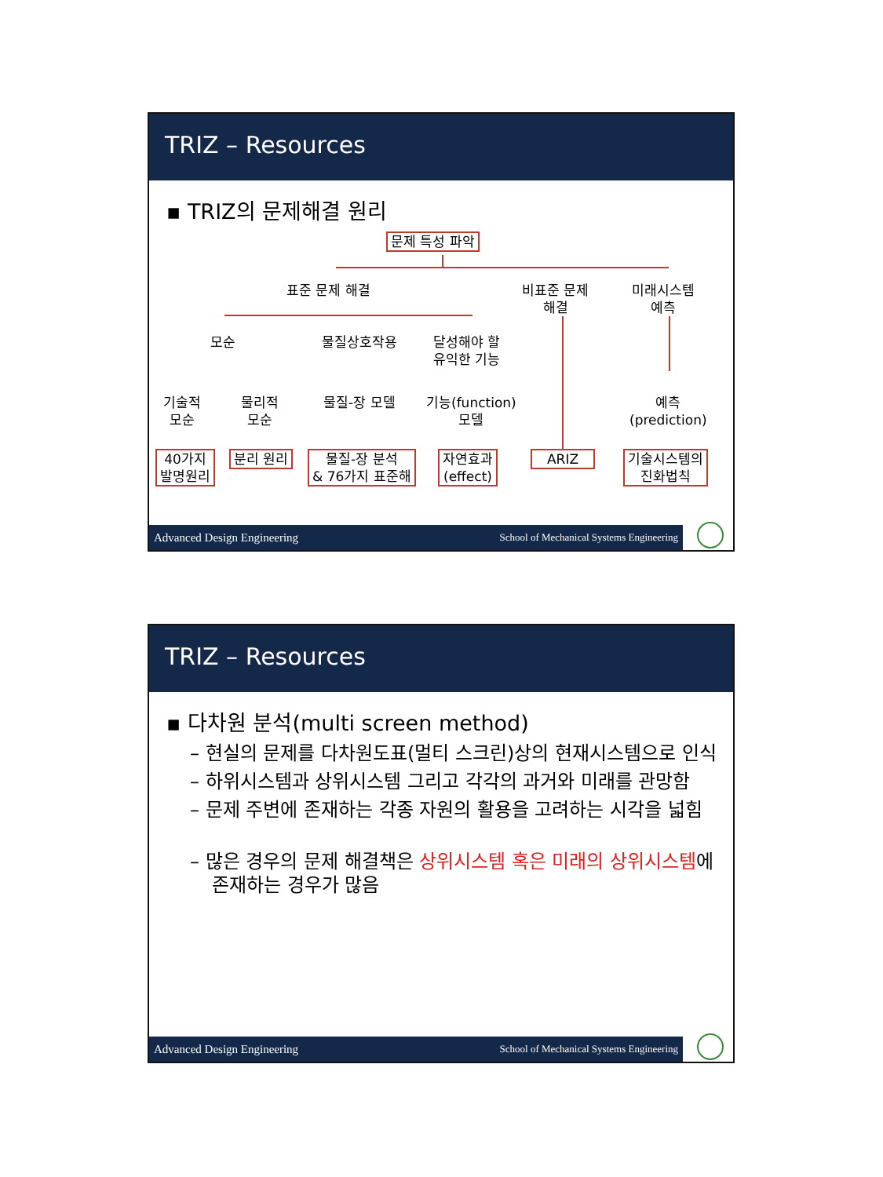TRIZ – Resources
▪ TRIZ의 문제해결 원리
문제 특성 파악
표준 문제 해결
비표준 문제
해결
미래시스템
예측
모순 물질상호작용
달성해야 할
유익한 기능
기술적
모순
물리적
모순
물질-장 모델
기능(function)
모델
예측
(prediction)
40가지
발명원리
분리 원리
물질-장 분석
& 76가지 표준해
자연효과
(effect)
ARIZ
기술시스템의
진화법칙
Advanced Design Engineering School of Mechanical Systems Engineering
TRIZ – Resources
▪ 다차원 분석(multi screen method)
– 현실의 문제를 다차원도표(멀티 스크린)상의 현재시스템으로 인식
– 하위시스템과 상위시스템 그리고 각각의 과거와 미래를 관망함
– 문제 주변에 존재하는 각종 자원의 활용을 고려하는 시각을 넓힘
– 많은 경우의 문제 해결책은 상위시스템 혹은 미래의 상위시스템에 존재하는 경우가 많음
Advanced Design Engineering School of Mechanical Systems Engineering